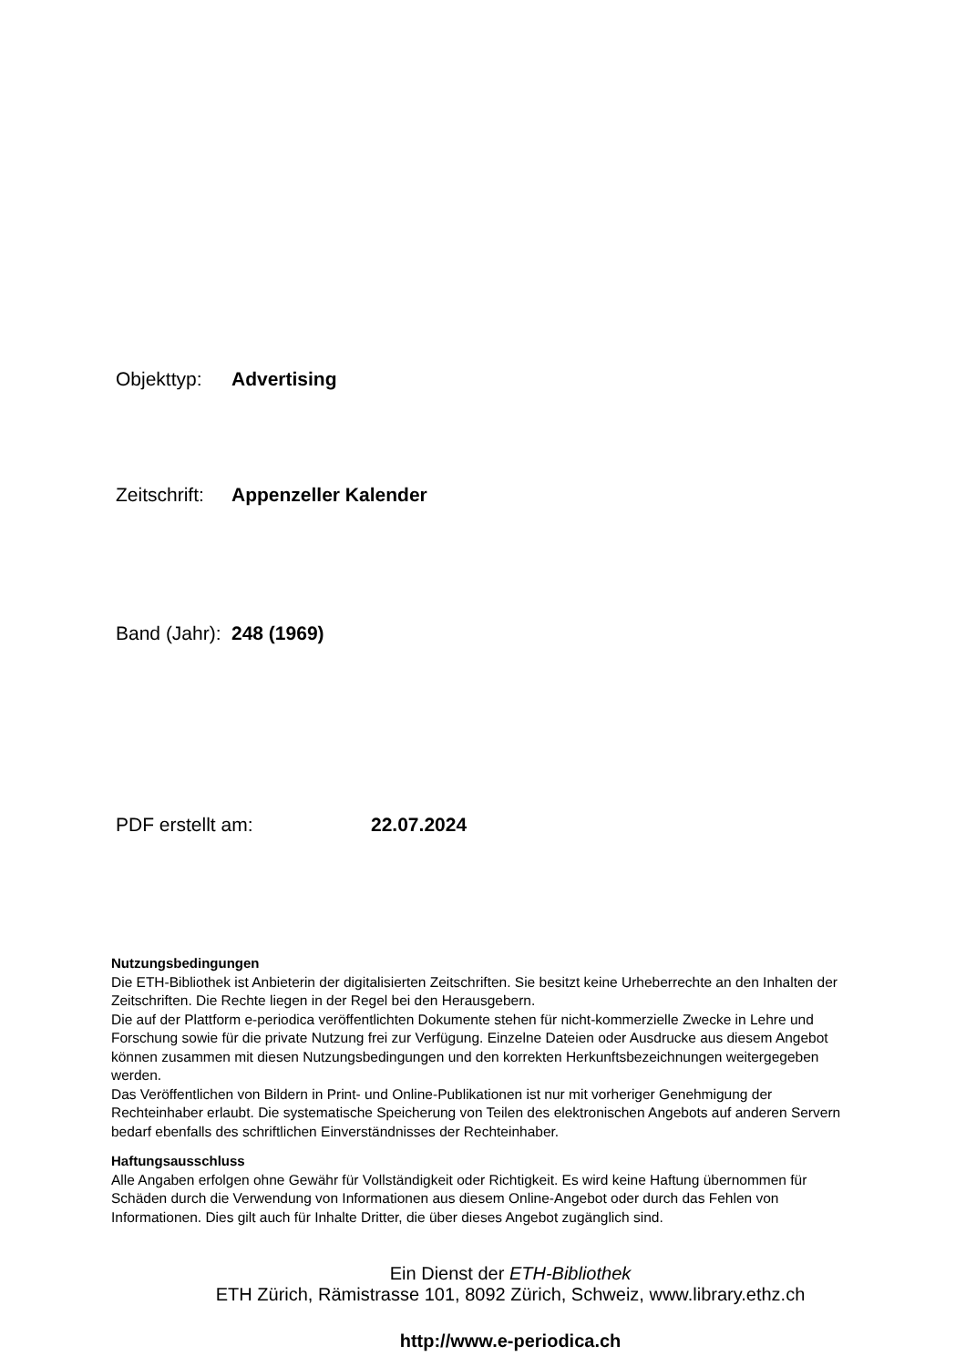Objekttyp: Advertising
Zeitschrift: Appenzeller Kalender
Band (Jahr): 248 (1969)
PDF erstellt am: 22.07.2024
Nutzungsbedingungen
Die ETH-Bibliothek ist Anbieterin der digitalisierten Zeitschriften. Sie besitzt keine Urheberrechte an den Inhalten der Zeitschriften. Die Rechte liegen in der Regel bei den Herausgebern.
Die auf der Plattform e-periodica veröffentlichten Dokumente stehen für nicht-kommerzielle Zwecke in Lehre und Forschung sowie für die private Nutzung frei zur Verfügung. Einzelne Dateien oder Ausdrucke aus diesem Angebot können zusammen mit diesen Nutzungsbedingungen und den korrekten Herkunftsbezeichnungen weitergegeben werden.
Das Veröffentlichen von Bildern in Print- und Online-Publikationen ist nur mit vorheriger Genehmigung der Rechteinhaber erlaubt. Die systematische Speicherung von Teilen des elektronischen Angebots auf anderen Servern bedarf ebenfalls des schriftlichen Einverständnisses der Rechteinhaber.
Haftungsausschluss
Alle Angaben erfolgen ohne Gewähr für Vollständigkeit oder Richtigkeit. Es wird keine Haftung übernommen für Schäden durch die Verwendung von Informationen aus diesem Online-Angebot oder durch das Fehlen von Informationen. Dies gilt auch für Inhalte Dritter, die über dieses Angebot zugänglich sind.
Ein Dienst der ETH-Bibliothek
ETH Zürich, Rämistrasse 101, 8092 Zürich, Schweiz, www.library.ethz.ch
http://www.e-periodica.ch